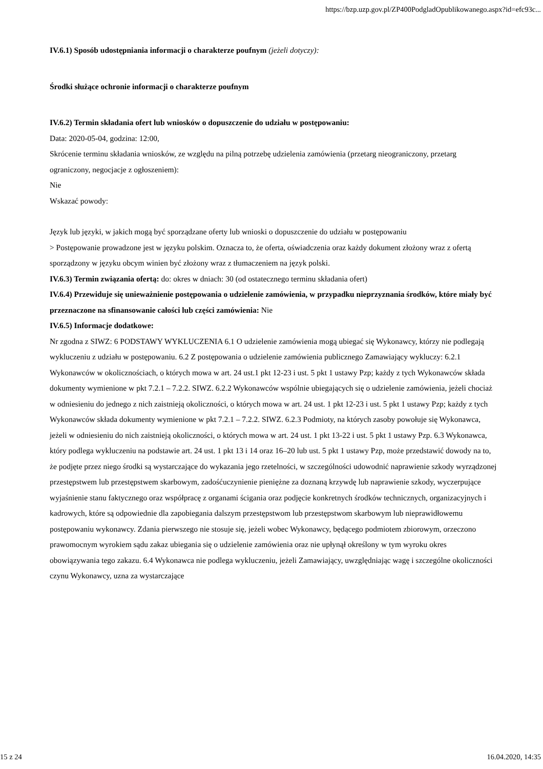https://bzp.uzp.gov.pl/ZP400PodgladOpublikowanego.aspx?id=efc93c...
IV.6.1) Sposób udostępniania informacji o charakterze poufnym (jeżeli dotyczy):
Środki służące ochronie informacji o charakterze poufnym
IV.6.2) Termin składania ofert lub wniosków o dopuszczenie do udziału w postępowaniu:
Data: 2020-05-04, godzina: 12:00,
Skrócenie terminu składania wniosków, ze względu na pilną potrzebę udzielenia zamówienia (przetarg nieograniczony, przetarg ograniczony, negocjacje z ogłoszeniem):
Nie
Wskazać powody:
Język lub języki, w jakich mogą być sporządzane oferty lub wnioski o dopuszczenie do udziału w postępowaniu
> Postępowanie prowadzone jest w języku polskim. Oznacza to, że oferta, oświadczenia oraz każdy dokument złożony wraz z ofertą sporządzony w języku obcym winien być złożony wraz z tłumaczeniem na język polski.
IV.6.3) Termin związania ofertą: do: okres w dniach: 30 (od ostatecznego terminu składania ofert)
IV.6.4) Przewiduje się unieważnienie postępowania o udzielenie zamówienia, w przypadku nieprzyznania środków, które miały być przeznaczone na sfinansowanie całości lub części zamówienia: Nie
IV.6.5) Informacje dodatkowe:
Nr zgodna z SIWZ: 6 PODSTAWY WYKLUCZENIA 6.1 O udzielenie zamówienia mogą ubiegać się Wykonawcy, którzy nie podlegają wykluczeniu z udziału w postępowaniu. 6.2 Z postępowania o udzielenie zamówienia publicznego Zamawiający wykluczy: 6.2.1 Wykonawców w okolicznościach, o których mowa w art. 24 ust.1 pkt 12-23 i ust. 5 pkt 1 ustawy Pzp; każdy z tych Wykonawców składa dokumenty wymienione w pkt 7.2.1 – 7.2.2. SIWZ. 6.2.2 Wykonawców wspólnie ubiegających się o udzielenie zamówienia, jeżeli chociaż w odniesieniu do jednego z nich zaistnieją okoliczności, o których mowa w art. 24 ust. 1 pkt 12-23 i ust. 5 pkt 1 ustawy Pzp; każdy z tych Wykonawców składa dokumenty wymienione w pkt 7.2.1 – 7.2.2. SIWZ. 6.2.3 Podmioty, na których zasoby powołuje się Wykonawca, jeżeli w odniesieniu do nich zaistnieją okoliczności, o których mowa w art. 24 ust. 1 pkt 13-22 i ust. 5 pkt 1 ustawy Pzp. 6.3 Wykonawca, który podlega wykluczeniu na podstawie art. 24 ust. 1 pkt 13 i 14 oraz 16–20 lub ust. 5 pkt 1 ustawy Pzp, może przedstawić dowody na to, że podjęte przez niego środki są wystarczające do wykazania jego rzetelności, w szczególności udowodnić naprawienie szkody wyrządzonej przestępstwem lub przestępstwem skarbowym, zadośćuczynienie pieniężne za doznaną krzywdę lub naprawienie szkody, wyczerpujące wyjaśnienie stanu faktycznego oraz współpracę z organami ścigania oraz podjęcie konkretnych środków technicznych, organizacyjnych i kadrowych, które są odpowiednie dla zapobiegania dalszym przestępstwom lub przestępstwom skarbowym lub nieprawidłowemu postępowaniu wykonawcy. Zdania pierwszego nie stosuje się, jeżeli wobec Wykonawcy, będącego podmiotem zbiorowym, orzeczono prawomocnym wyrokiem sądu zakaz ubiegania się o udzielenie zamówienia oraz nie upłynął określony w tym wyroku okres obowiązywania tego zakazu. 6.4 Wykonawca nie podlega wykluczeniu, jeżeli Zamawiający, uwzględniając wagę i szczególne okoliczności czynu Wykonawcy, uzna za wystarczające
15 z 24 16.04.2020, 14:35